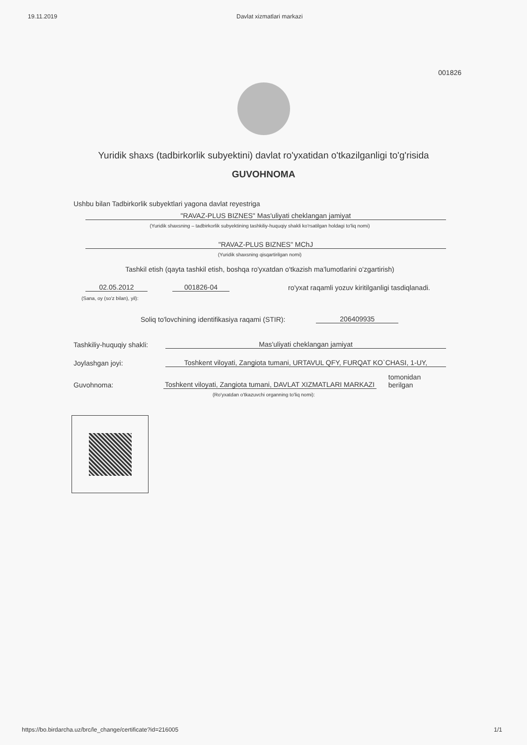19.11.2019 Davlat xizmatlari markazi
001826
Yuridik shaxs (tadbirkorlik subyektini) davlat ro'yxatidan o'tkazilganligi to'g'risida
GUVOHNOMA
Ushbu bilan Tadbirkorlik subyektlari yagona davlat reyestriga
"RAVAZ-PLUS BIZNES" Mas'uliyati cheklangan jamiyat
(Yuridik shaxsning – tadbirkorlik subyektining tashkiliy-huquqiy shakli ko'rsatilgan holdagi to'liq nomi)
"RAVAZ-PLUS BIZNES" MChJ
(Yuridik shaxsning qisqartirilgan nomi)
Tashkil etish (qayta tashkil etish, boshqa ro'yxatdan o'tkazish ma'lumotlarini o'zgartirish)
02.05.2012 001826-04 ro'yxat raqamli yozuv kiritilganligi tasdiqlanadi.
(Sana, oy (so'z bilan), yil):
Soliq to'lovchining identifikasiya raqami (STIR): 206409935
Tashkiliy-huquqiy shakli: Mas'uliyati cheklangan jamiyat
Joylashgan joyi: Toshkent viloyati, Zangiota tumani, URTAVUL QFY, FURQAT KO`CHASI, 1-UY,
Guvohnoma: Toshkent viloyati, Zangiota tumani, DAVLAT XIZMATLARI MARKAZI tomonidan berilgan
(Ro'yxatdan o'tkazuvchi organning to'liq nomi):
https://bo.birdarcha.uz/brc/le_change/certificate?id=216005 1/1